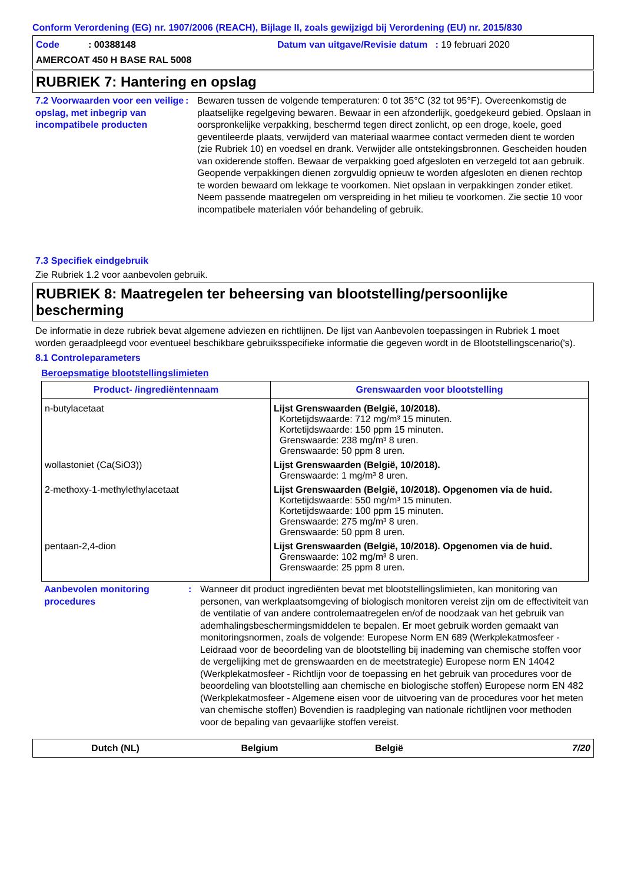Conform Verordening (EG) nr. 1907/2006 (REACH), Bijlage II, zoals gewijzigd bij Verordening (EU) nr. 2015/830
Code : 00388148
Datum van uitgave/Revisie datum : 19 februari 2020
AMERCOAT 450 H BASE RAL 5008
RUBRIEK 7: Hantering en opslag
7.2 Voorwaarden voor een veilige opslag, met inbegrip van incompatibele producten
:
Bewaren tussen de volgende temperaturen: 0 tot 35°C (32 tot 95°F). Overeenkomstig de plaatselijke regelgeving bewaren. Bewaar in een afzonderlijk, goedgekeurd gebied. Opslaan in oorspronkelijke verpakking, beschermd tegen direct zonlicht, op een droge, koele, goed geventileerde plaats, verwijderd van materiaal waarmee contact vermeden dient te worden (zie Rubriek 10) en voedsel en drank. Verwijder alle ontstekingsbronnen. Gescheiden houden van oxiderende stoffen. Bewaar de verpakking goed afgesloten en verzegeld tot aan gebruik. Geopende verpakkingen dienen zorgvuldig opnieuw te worden afgesloten en dienen rechtop te worden bewaard om lekkage te voorkomen. Niet opslaan in verpakkingen zonder etiket. Neem passende maatregelen om verspreiding in het milieu te voorkomen. Zie sectie 10 voor incompatibele materialen vóór behandeling of gebruik.
7.3 Specifiek eindgebruik
Zie Rubriek 1.2 voor aanbevolen gebruik.
RUBRIEK 8: Maatregelen ter beheersing van blootstelling/persoonlijke bescherming
De informatie in deze rubriek bevat algemene adviezen en richtlijnen. De lijst van Aanbevolen toepassingen in Rubriek 1 moet worden geraadpleegd voor eventueel beschikbare gebruiksspecifieke informatie die gegeven wordt in de Blootstellingscenario('s).
8.1 Controleparameters
Beroepsmatige blootstellingslimieten
| Product- /ingrediëntennaam | Grenswaarden voor blootstelling |
| --- | --- |
| n-butylacetaat | Lijst Grenswaarden (België, 10/2018). Kortetijdswaarde: 712 mg/m³ 15 minuten. Kortetijdswaarde: 150 ppm 15 minuten. Grenswaarde: 238 mg/m³ 8 uren. Grenswaarde: 50 ppm 8 uren. |
| wollastoniet (Ca(SiO3)) | Lijst Grenswaarden (België, 10/2018). Grenswaarde: 1 mg/m³ 8 uren. |
| 2-methoxy-1-methylethylacetaat | Lijst Grenswaarden (België, 10/2018). Opgenomen via de huid. Kortetijdswaarde: 550 mg/m³ 15 minuten. Kortetijdswaarde: 100 ppm 15 minuten. Grenswaarde: 275 mg/m³ 8 uren. Grenswaarde: 50 ppm 8 uren. |
| pentaan-2,4-dion | Lijst Grenswaarden (België, 10/2018). Opgenomen via de huid. Grenswaarde: 102 mg/m³ 8 uren. Grenswaarde: 25 ppm 8 uren. |
Aanbevolen monitoring procedures
:
Wanneer dit product ingrediënten bevat met blootstellingslimieten, kan monitoring van personen, van werkplaatsomgeving of biologisch monitoren vereist zijn om de effectiviteit van de ventilatie of van andere controlemaatregelen en/of de noodzaak van het gebruik van ademhalingsbeschermingsmiddelen te bepalen. Er moet gebruik worden gemaakt van monitoringsnormen, zoals de volgende: Europese Norm EN 689 (Werkplekatmosfeer - Leidraad voor de beoordeling van de blootstelling bij inademing van chemische stoffen voor de vergelijking met de grenswaarden en de meetstrategie) Europese norm EN 14042 (Werkplekatmosfeer - Richtlijn voor de toepassing en het gebruik van procedures voor de beoordeling van blootstelling aan chemische en biologische stoffen) Europese norm EN 482 (Werkplekatmosfeer - Algemene eisen voor de uitvoering van de procedures voor het meten van chemische stoffen) Bovendien is raadpleging van nationale richtlijnen voor methoden voor de bepaling van gevaarlijke stoffen vereist.
Dutch (NL)
Belgium
België
7/20